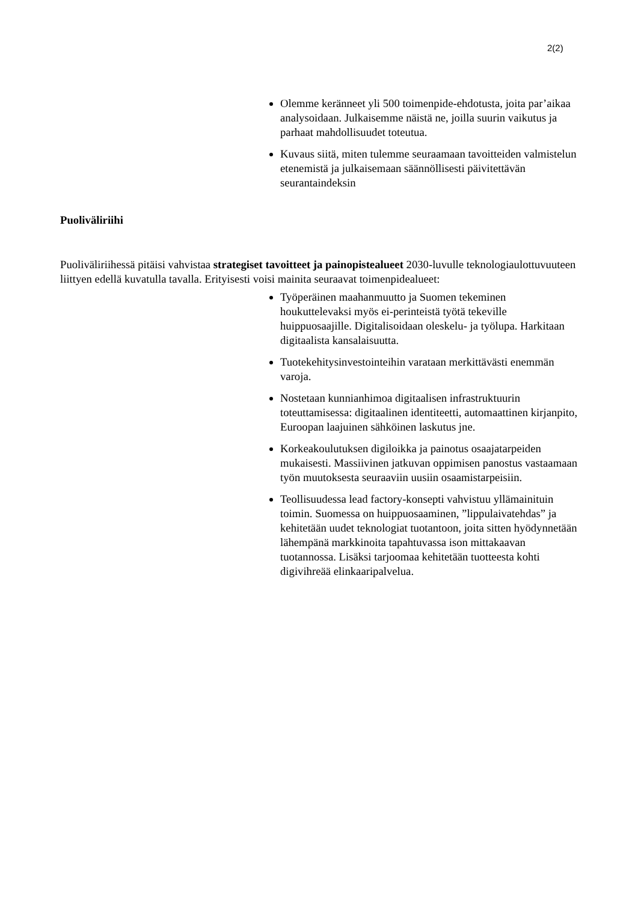2(2)
Olemme keränneet yli 500 toimenpide-ehdotusta, joita par’aikaa analysoidaan. Julkaisemme näistä ne, joilla suurin vaikutus ja parhaat mahdollisuudet toteutua.
Kuvaus siitä, miten tulemme seuraamaan tavoitteiden valmistelun etenemistä ja julkaisemaan säännöllisesti päivitettävän seurantaindeksin
Puoliväliriihi
Puoliväliriihessä pitäisi vahvistaa strategiset tavoitteet ja painopistealueet 2030-luvulle teknologiaulottuvuuteen liittyen edellä kuvatulla tavalla. Erityisesti voisi mainita seuraavat toimenpidealueet:
Työperäinen maahanmuutto ja Suomen tekeminen houkuttelevaksi myös ei-perinteistä työtä tekeville huippuosaajille. Digitalisoidaan oleskelu- ja työlupa. Harkitaan digitaalista kansalaisuutta.
Tuotekehitysinvestointeihin varataan merkittävästi enemmän varoja.
Nostetaan kunnianhimoa digitaalisen infrastruktuurin toteuttamisessa: digitaalinen identiteetti, automaattinen kirjanpito, Euroopan laajuinen sähköinen laskutus jne.
Korkeakoulutuksen digiloikka ja painotus osaajatarpeiden mukaisesti. Massiivinen jatkuvan oppimisen panostus vastaamaan työn muutoksesta seuraaviin uusiin osaamistarpeisiin.
Teollisuudessa lead factory-konsepti vahvistuu yllämainituin toimin. Suomessa on huippuosaaminen, ”lippulaivatehdas” ja kehitetään uudet teknologiat tuotantoon, joita sitten hyödynnetään lähempänä markkinoita tapahtuvassa ison mittakaavan tuotannossa. Lisäksi tarjoomaa kehitetään tuotteesta kohti digivihreää elinkaaripalvelua.